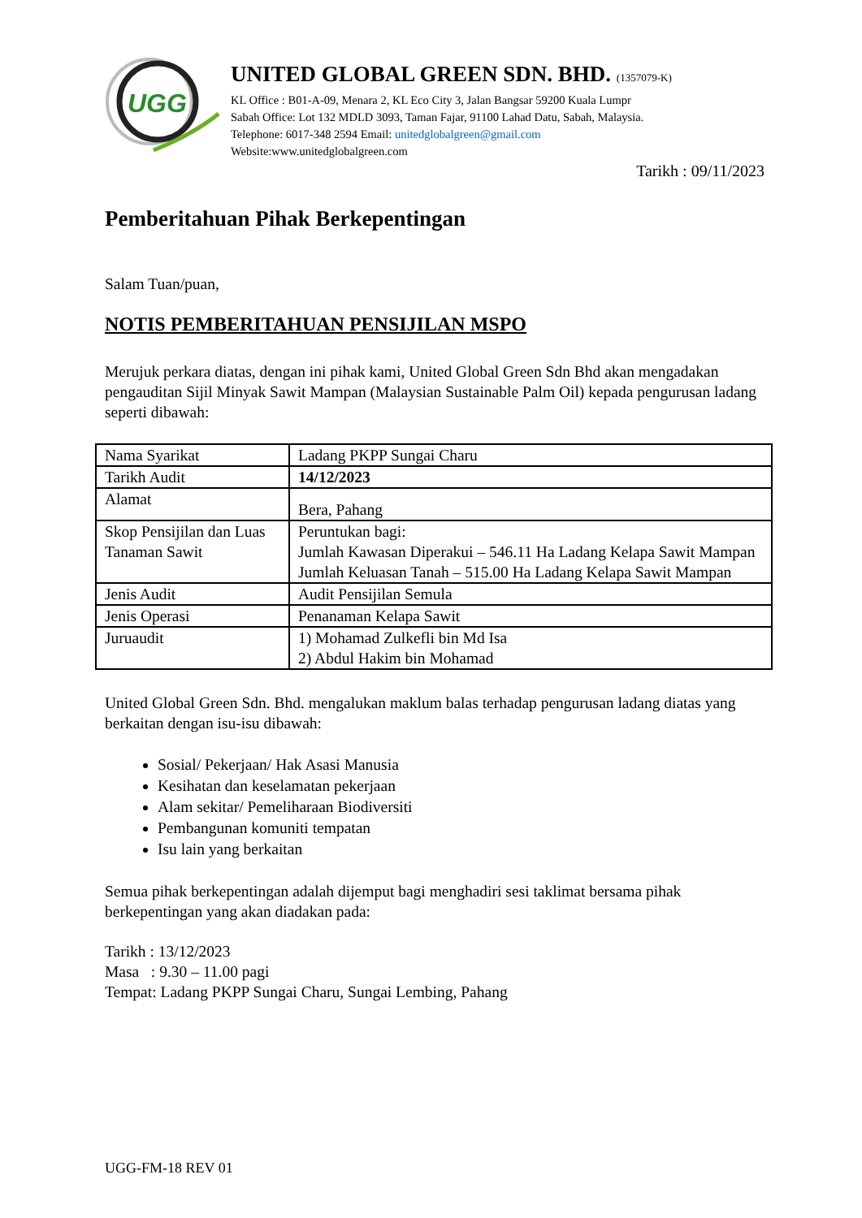UGG
UNITED GLOBAL GREEN SDN. BHD. (1357079-K)
KL Office : B01-A-09, Menara 2, KL Eco City 3, Jalan Bangsar 59200 Kuala Lumpr
Sabah Office: Lot 132 MDLD 3093, Taman Fajar, 91100 Lahad Datu, Sabah, Malaysia.
Telephone: 6017-348 2594 Email: unitedglobalgreen@gmail.com
Website:www.unitedglobalgreen.com
Tarikh : 09/11/2023
Pemberitahuan Pihak Berkepentingan
Salam Tuan/puan,
NOTIS PEMBERITAHUAN PENSIJILAN MSPO
Merujuk perkara diatas, dengan ini pihak kami, United Global Green Sdn Bhd akan mengadakan pengauditan Sijil Minyak Sawit Mampan (Malaysian Sustainable Palm Oil) kepada pengurusan ladang seperti dibawah:
| Nama Syarikat | Ladang PKPP Sungai Charu |
| Tarikh Audit | 14/12/2023 |
| Alamat | Bera, Pahang |
| Skop Pensijilan dan Luas Tanaman Sawit | Peruntukan bagi: Jumlah Kawasan Diperakui – 546.11 Ha Ladang Kelapa Sawit Mampan Jumlah Keluasan Tanah – 515.00 Ha Ladang Kelapa Sawit Mampan |
| Jenis Audit | Audit Pensijilan Semula |
| Jenis Operasi | Penanaman Kelapa Sawit |
| Juruaudit | 1) Mohamad Zulkefli bin Md Isa 2) Abdul Hakim bin Mohamad |
United Global Green Sdn. Bhd. mengalukan maklum balas terhadap pengurusan ladang diatas yang berkaitan dengan isu-isu dibawah:
Sosial/ Pekerjaan/ Hak Asasi Manusia
Kesihatan dan keselamatan pekerjaan
Alam sekitar/ Pemeliharaan Biodiversiti
Pembangunan komuniti tempatan
Isu lain yang berkaitan
Semua pihak berkepentingan adalah dijemput bagi menghadiri sesi taklimat bersama pihak berkepentingan yang akan diadakan pada:
Tarikh : 13/12/2023
Masa : 9.30 – 11.00 pagi
Tempat: Ladang PKPP Sungai Charu, Sungai Lembing, Pahang
UGG-FM-18 REV 01